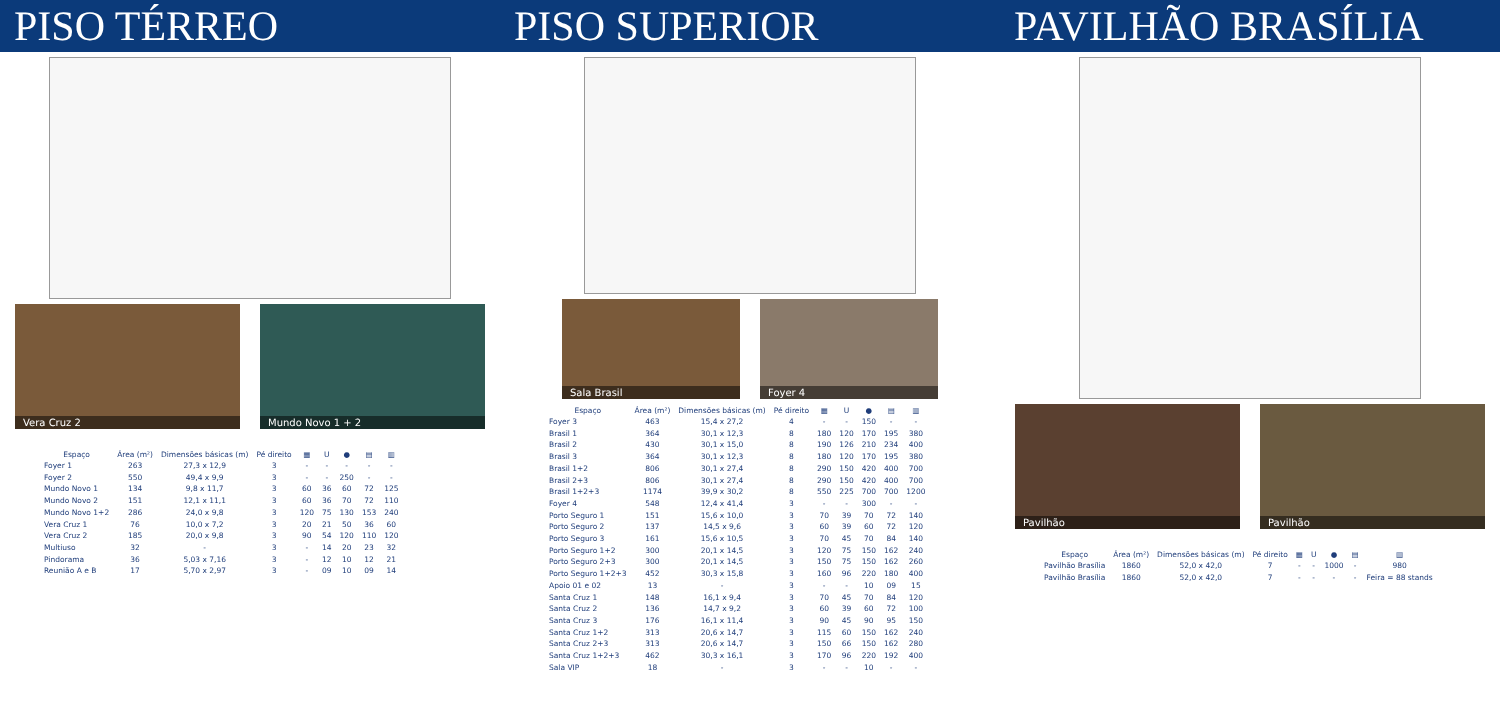PISO TÉRREO PISO SUPERIOR PAVILHÃO BRASÍLIA
Vera Cruz 2
Mundo Novo 1 + 2
| Espaço | Área (m²) | Dimensões básicas (m) | Pé direito | ▦ | U | ● | ▤ | ▥ |
| --- | --- | --- | --- | --- | --- | --- | --- | --- |
| Foyer 1 | 263 | 27,3 x 12,9 | 3 | - | - | - | - | - |
| Foyer 2 | 550 | 49,4 x 9,9 | 3 | - | - | 250 | - | - |
| Mundo Novo 1 | 134 | 9,8 x 11,7 | 3 | 60 | 36 | 60 | 72 | 125 |
| Mundo Novo 2 | 151 | 12,1 x 11,1 | 3 | 60 | 36 | 70 | 72 | 110 |
| Mundo Novo 1+2 | 286 | 24,0 x 9,8 | 3 | 120 | 75 | 130 | 153 | 240 |
| Vera Cruz 1 | 76 | 10,0 x 7,2 | 3 | 20 | 21 | 50 | 36 | 60 |
| Vera Cruz 2 | 185 | 20,0 x 9,8 | 3 | 90 | 54 | 120 | 110 | 120 |
| Multiuso | 32 | - | 3 | - | 14 | 20 | 23 | 32 |
| Pindorama | 36 | 5,03 x 7,16 | 3 | - | 12 | 10 | 12 | 21 |
| Reunião A e B | 17 | 5,70 x 2,97 | 3 | - | 09 | 10 | 09 | 14 |
Sala Brasil
Foyer 4
| Espaço | Área (m²) | Dimensões básicas (m) | Pé direito | ▦ | U | ● | ▤ | ▥ |
| --- | --- | --- | --- | --- | --- | --- | --- | --- |
| Foyer 3 | 463 | 15,4 x 27,2 | 4 | - | - | 150 | - | - |
| Brasil 1 | 364 | 30,1 x 12,3 | 8 | 180 | 120 | 170 | 195 | 380 |
| Brasil 2 | 430 | 30,1 x 15,0 | 8 | 190 | 126 | 210 | 234 | 400 |
| Brasil 3 | 364 | 30,1 x 12,3 | 8 | 180 | 120 | 170 | 195 | 380 |
| Brasil 1+2 | 806 | 30,1 x 27,4 | 8 | 290 | 150 | 420 | 400 | 700 |
| Brasil 2+3 | 806 | 30,1 x 27,4 | 8 | 290 | 150 | 420 | 400 | 700 |
| Brasil 1+2+3 | 1174 | 39,9 x 30,2 | 8 | 550 | 225 | 700 | 700 | 1200 |
| Foyer 4 | 548 | 12,4 x 41,4 | 3 | - | - | 300 | - | - |
| Porto Seguro 1 | 151 | 15,6 x 10,0 | 3 | 70 | 39 | 70 | 72 | 140 |
| Porto Seguro 2 | 137 | 14,5 x 9,6 | 3 | 60 | 39 | 60 | 72 | 120 |
| Porto Seguro 3 | 161 | 15,6 x 10,5 | 3 | 70 | 45 | 70 | 84 | 140 |
| Porto Seguro 1+2 | 300 | 20,1 x 14,5 | 3 | 120 | 75 | 150 | 162 | 240 |
| Porto Seguro 2+3 | 300 | 20,1 x 14,5 | 3 | 150 | 75 | 150 | 162 | 260 |
| Porto Seguro 1+2+3 | 452 | 30,3 x 15,8 | 3 | 160 | 96 | 220 | 180 | 400 |
| Apoio 01 e 02 | 13 | - | 3 | - | - | 10 | 09 | 15 |
| Santa Cruz 1 | 148 | 16,1 x 9,4 | 3 | 70 | 45 | 70 | 84 | 120 |
| Santa Cruz 2 | 136 | 14,7 x 9,2 | 3 | 60 | 39 | 60 | 72 | 100 |
| Santa Cruz 3 | 176 | 16,1 x 11,4 | 3 | 90 | 45 | 90 | 95 | 150 |
| Santa Cruz 1+2 | 313 | 20,6 x 14,7 | 3 | 115 | 60 | 150 | 162 | 240 |
| Santa Cruz 2+3 | 313 | 20,6 x 14,7 | 3 | 150 | 66 | 150 | 162 | 280 |
| Santa Cruz 1+2+3 | 462 | 30,3 x 16,1 | 3 | 170 | 96 | 220 | 192 | 400 |
| Sala VIP | 18 | - | 3 | - | - | 10 | - | - |
Pavilhão
Pavilhão
| Espaço | Área (m²) | Dimensões básicas (m) | Pé direito | ▦ | U | ● | ▤ | ▥ |
| --- | --- | --- | --- | --- | --- | --- | --- | --- |
| Pavilhão Brasília | 1860 | 52,0 x 42,0 | 7 | - | - | 1000 | - | 980 |
| Pavilhão Brasília | 1860 | 52,0 x 42,0 | 7 | - | - | - | - | Feira = 88 stands |